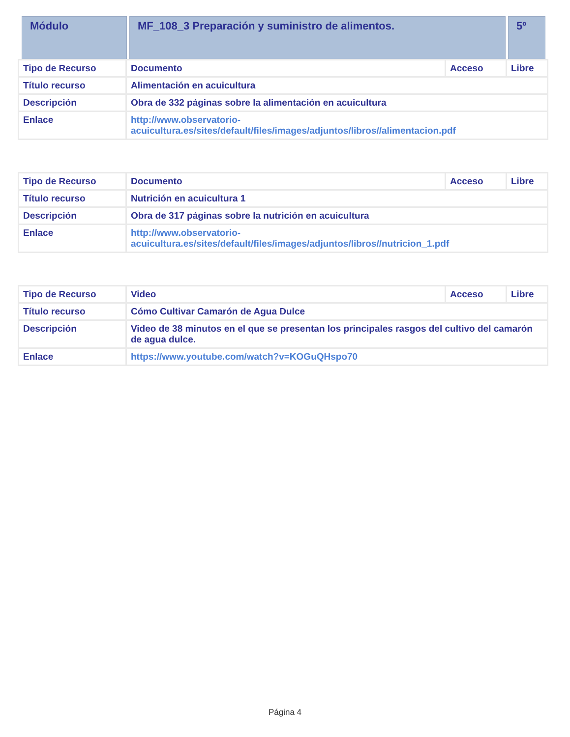| Módulo | MF_108_3 Preparación y suministro de alimentos. | 5º |
| Tipo de Recurso | Documento | Acceso | Libre |
| Título recurso | Alimentación en acuicultura | | |
| Descripción | Obra de 332 páginas sobre la alimentación en acuicultura | | |
| Enlace | http://www.observatorio- acuicultura.es/sites/default/files/images/adjuntos/libros//alimentacion.pdf | | |
| Tipo de Recurso | Documento | Acceso | Libre |
| Título recurso | Nutrición en acuicultura 1 | | |
| Descripción | Obra de 317 páginas sobre la nutrición en acuicultura | | |
| Enlace | http://www.observatorio- acuicultura.es/sites/default/files/images/adjuntos/libros//nutricion_1.pdf | | |
| Tipo de Recurso | Video | Acceso | Libre |
| Título recurso | Cómo Cultivar Camarón de Agua Dulce | | |
| Descripción | Video de 38 minutos en el que se presentan los principales rasgos del cultivo del camarón de agua dulce. | | |
| Enlace | https://www.youtube.com/watch?v=KOGuQHspo70 | | |
Página 4